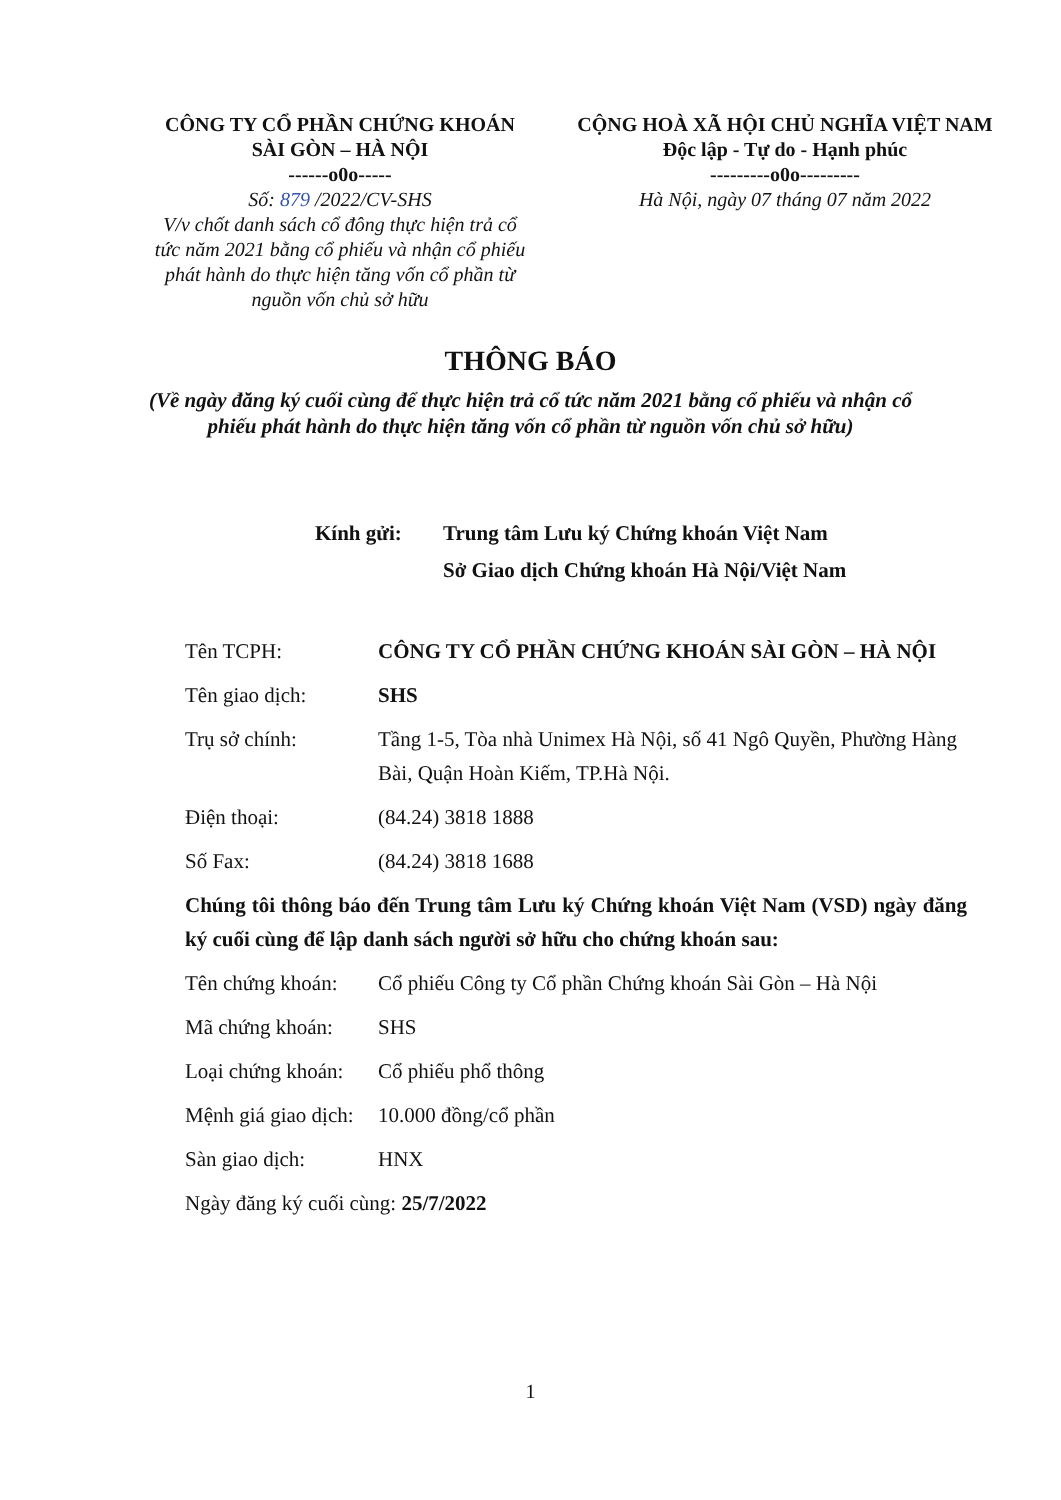CÔNG TY CỔ PHẦN CHỨNG KHOÁN
SÀI GÒN – HÀ NỘI
------o0o-----
Số: 879 /2022/CV-SHS
V/v chốt danh sách cổ đông thực hiện trả cổ tức năm 2021 bằng cổ phiếu và nhận cổ phiếu phát hành do thực hiện tăng vốn cổ phần từ nguồn vốn chủ sở hữu
CỘNG HOÀ XÃ HỘI CHỦ NGHĨA VIỆT NAM
Độc lập - Tự do - Hạnh phúc
---------o0o---------
Hà Nội, ngày 07 tháng 07 năm 2022
THÔNG BÁO
(Về ngày đăng ký cuối cùng để thực hiện trả cổ tức năm 2021 bằng cổ phiếu và nhận cổ phiếu phát hành do thực hiện tăng vốn cổ phần từ nguồn vốn chủ sở hữu)
Kính gửi: Trung tâm Lưu ký Chứng khoán Việt Nam
Sở Giao dịch Chứng khoán Hà Nội/Việt Nam
Tên TCPH: CÔNG TY CỔ PHẦN CHỨNG KHOÁN SÀI GÒN – HÀ NỘI
Tên giao dịch: SHS
Trụ sở chính: Tầng 1-5, Tòa nhà Unimex Hà Nội, số 41 Ngô Quyền, Phường Hàng Bài, Quận Hoàn Kiếm, TP.Hà Nội.
Điện thoại: (84.24) 3818 1888
Số Fax: (84.24) 3818 1688
Chúng tôi thông báo đến Trung tâm Lưu ký Chứng khoán Việt Nam (VSD) ngày đăng ký cuối cùng để lập danh sách người sở hữu cho chứng khoán sau:
Tên chứng khoán:
Cổ phiếu Công ty Cổ phần Chứng khoán Sài Gòn – Hà Nội
Mã chứng khoán: SHS
Loại chứng khoán:
Cổ phiếu phổ thông
Mệnh giá giao dịch:
10.000 đồng/cổ phần
Sàn giao dịch: HNX
Ngày đăng ký cuối cùng: 25/7/2022
1